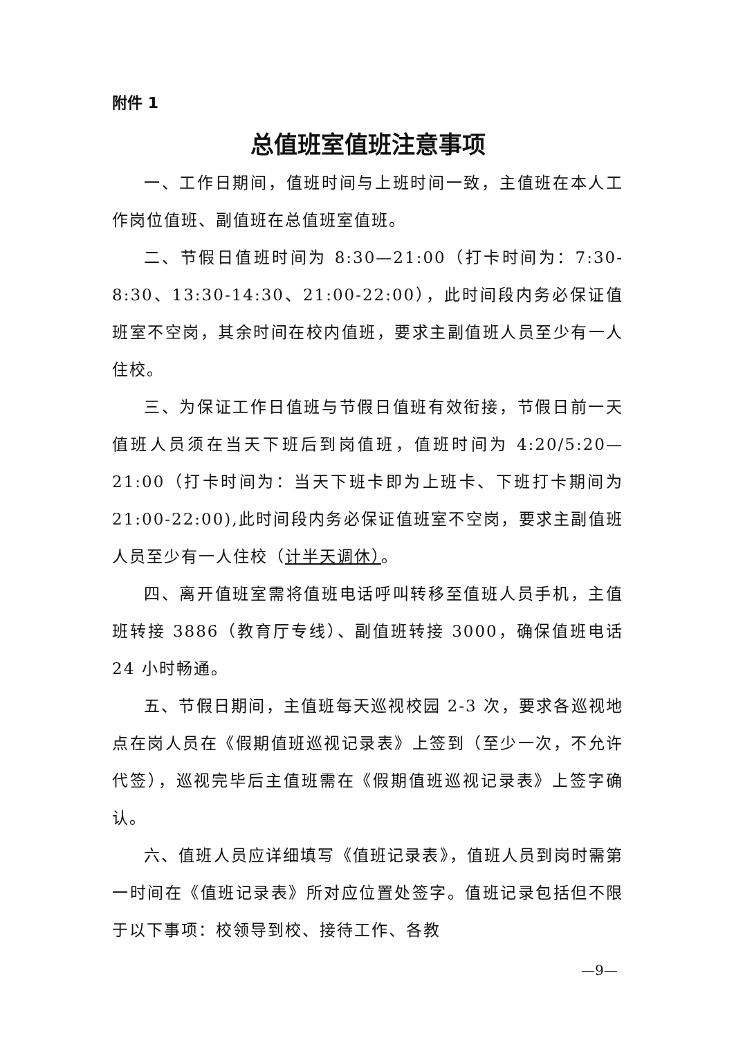附件 1
总值班室值班注意事项
一、工作日期间，值班时间与上班时间一致，主值班在本人工作岗位值班、副值班在总值班室值班。
二、节假日值班时间为 8:30—21:00（打卡时间为：7:30-8:30、13:30-14:30、21:00-22:00），此时间段内务必保证值班室不空岗，其余时间在校内值班，要求主副值班人员至少有一人住校。
三、为保证工作日值班与节假日值班有效衔接，节假日前一天值班人员须在当天下班后到岗值班，值班时间为 4:20/5:20—21:00（打卡时间为：当天下班卡即为上班卡、下班打卡期间为 21:00-22:00),此时间段内务必保证值班室不空岗，要求主副值班人员至少有一人住校（计半天调休）。
四、离开值班室需将值班电话呼叫转移至值班人员手机，主值班转接 3886（教育厅专线）、副值班转接 3000，确保值班电话 24 小时畅通。
五、节假日期间，主值班每天巡视校园 2-3 次，要求各巡视地点在岗人员在《假期值班巡视记录表》上签到（至少一次，不允许代签），巡视完毕后主值班需在《假期值班巡视记录表》上签字确认。
六、值班人员应详细填写《值班记录表》，值班人员到岗时需第一时间在《值班记录表》所对应位置处签字。值班记录包括但不限于以下事项：校领导到校、接待工作、各教
—9—